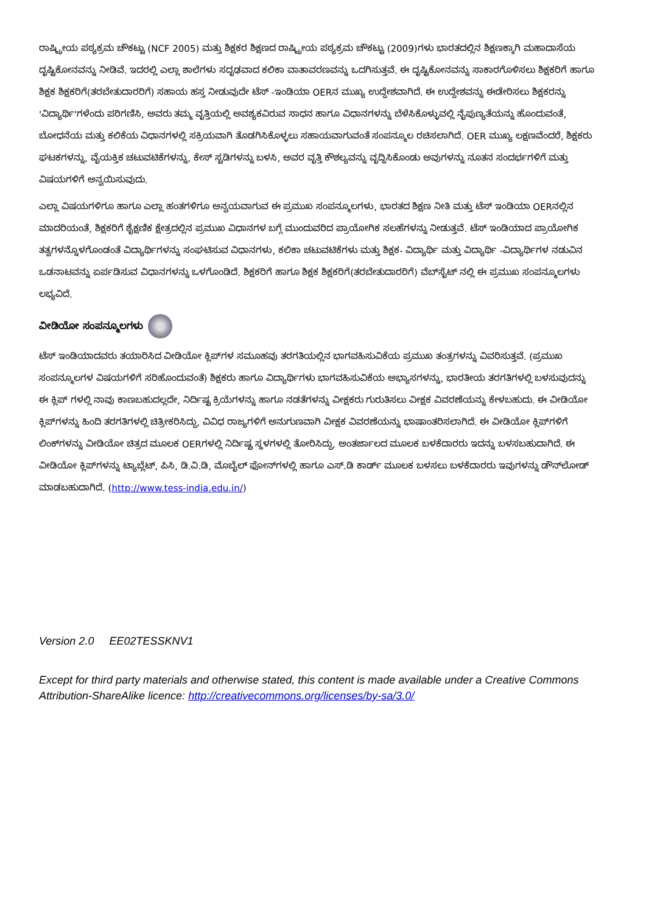ರಾಷ್ಟ್ರೀಯ ಪಠ್ಯಕ್ರಮ ಚೌಕಟ್ಟು (NCF 2005) ಮತ್ತು ಶಿಕ್ಷಕರ ಶಿಕ್ಷಣದ ರಾಷ್ಟ್ರೀಯ ಪಠ್ಯಕ್ರಮ ಚೌಕಟ್ಟು (2009)ಗಳು ಭಾರತದಲ್ಲಿನ ಶಿಕ್ಷಣಕ್ಕಾಗಿ ಮಹಾದಾಸೆಯ ದೃಷ್ಟಿಕೋನವನ್ನು ನೀಡಿವೆ. ಇದರಲ್ಲಿ ಎಲ್ಲಾ ಶಾಲೆಗಳು ಸದೃಢವಾದ ಕಲಿಕಾ ವಾತಾವರಣವನ್ನು ಒದಗಿಸುತ್ತವೆ. ಈ ದೃಷ್ಟಿಕೋನವನ್ನು ಸಾಕಾರಗೊಳಿಸಲು ಶಿಕ್ಷಕರಿಗೆ ಹಾಗೂ ಶಿಕ್ಷಕ ಶಿಕ್ಷಕರಿಗೆ(ತರಬೇತುದಾರರಿಗೆ) ಸಹಾಯ ಹಸ್ತ ನೀಡುವುದೇ ಟೆಸ್ -ಇಂಡಿಯಾ OERನ ಮುಖ್ಯ ಉದ್ದೇಶವಾಗಿದೆ. ಈ ಉದ್ದೇಶವನ್ನು ಈಡೇರಿಸಲು ಶಿಕ್ಷಕರನ್ನು 'ವಿದ್ಯಾರ್ಥಿ'ಗಳೆಂದು ಪರಿಗಣಿಸಿ, ಅವರು ತಮ್ಮ ವೃತ್ತಿಯಲ್ಲಿ ಅವಶ್ಯಕವಿರುವ ಸಾಧನ ಹಾಗೂ ವಿಧಾನಗಳನ್ನು ಬೆಳೆಸಿಕೊಳ್ಳುವಲ್ಲಿ ನೈಪುಣ್ಯತೆಯನ್ನು ಹೊಂದುವಂತೆ, ಬೋಧನೆಯ ಮತ್ತು ಕಲಿಕೆಯ ವಿಧಾನಗಳಲ್ಲಿ ಸಕ್ರಿಯವಾಗಿ ತೊಡಗಿಸಿಕೊಳ್ಳಲು ಸಹಾಯವಾಗುವಂತೆ ಸಂಪನ್ಮೂಲ ರಚಿಸಲಾಗಿದೆ. OER ಮುಖ್ಯ ಲಕ್ಷಣವೆಂದರೆ, ಶಿಕ್ಷಕರು ಘಟಕಗಳನ್ನು, ವೈಯಕ್ತಿಕ ಚಟುವಟಿಕೆಗಳನ್ನು, ಕೇಸ್ ಸ್ಟಡಿಗಳನ್ನು ಬಳಸಿ, ಅವರ ವೃತ್ತಿ ಕೌಶಲ್ಯವನ್ನು ವೃದ್ಧಿಸಿಕೊಂಡು ಅವುಗಳನ್ನು ನೂತನ ಸಂದರ್ಭಗಳಿಗೆ ಮತ್ತು ವಿಷಯಗಳಿಗೆ ಅನ್ವಯಿಸುವುದು.
ಎಲ್ಲಾ ವಿಷಯಗಳಿಗೂ ಹಾಗೂ ಎಲ್ಲಾ ಹಂತಗಳಿಗೂ ಅನ್ವಯವಾಗುವ ಈ ಪ್ರಮುಖ ಸಂಪನ್ಮೂಲಗಳು, ಭಾರತದ ಶಿಕ್ಷಣ ನೀತಿ ಮತ್ತು ಟೆಸ್ ಇಂಡಿಯಾ OERನಲ್ಲಿನ ಮಾದರಿಯಂತೆ, ಶಿಕ್ಷಕರಿಗೆ ಶೈಕ್ಷಣಿಕ ಕ್ಷೇತ್ರದಲ್ಲಿನ ಪ್ರಮುಖ ವಿಧಾನಗಳ ಬಗ್ಗೆ ಮುಂದುವರಿದ ಪ್ರಾಯೋಗಿಕ ಸಲಹೆಗಳನ್ನು ನೀಡುತ್ತವೆ. ಟೆಸ್ ಇಂಡಿಯಾದ ಪ್ರಾಯೋಗಿಕ ತತ್ವಗಳನ್ನೊಳಗೊಂಡಂತೆ ವಿದ್ಯಾರ್ಥಿಗಳನ್ನು ಸಂಘಟಿಸುವ ವಿಧಾನಗಳು, ಕಲಿಕಾ ಚಟುವಟಿಕೆಗಳು ಮತ್ತು ಶಿಕ್ಷಕ- ವಿದ್ಯಾರ್ಥಿ ಮತ್ತು ವಿದ್ಯಾರ್ಥಿ -ವಿದ್ಯಾರ್ಥಿಗಳ ನಡುವಿನ ಒಡನಾಟವನ್ನು ಏರ್ಪಡಿಸುವ ವಿಧಾನಗಳನ್ನು ಒಳಗೊಂಡಿದೆ. ಶಿಕ್ಷಕರಿಗೆ ಹಾಗೂ ಶಿಕ್ಷಕ ಶಿಕ್ಷಕರಿಗೆ(ತರಬೇತುದಾರರಿಗೆ) ವೆಬ್‌ಸೈಟ್ ನಲ್ಲಿ ಈ ಪ್ರಮುಖ ಸಂಪನ್ಮೂಲಗಳು ಲಭ್ಯವಿದೆ.
ವೀಡಿಯೋ ಸಂಪನ್ಮೂಲಗಳು
ಟೆಸ್ ಇಂಡಿಯಾದವರು ತಯಾರಿಸಿದ ವೀಡಿಯೋ ಕ್ಲಿಪ್‌ಗಳ ಸಮೂಹವು ತರಗತಿಯಲ್ಲಿನ ಭಾಗವಹಿಸುವಿಕೆಯ ಪ್ರಮುಖ ತಂತ್ರಗಳನ್ನು ವಿವರಿಸುತ್ತವೆ. (ಪ್ರಮುಖ ಸಂಪನ್ಮೂಲಗಳ ವಿಷಯಗಳಿಗೆ ಸರಿಹೊಂದುವಂತೆ) ಶಿಕ್ಷಕರು ಹಾಗೂ ವಿದ್ಯಾರ್ಥಿಗಳು ಭಾಗವಹಿಸುವಿಕೆಯ ಅಭ್ಯಾಸಗಳನ್ನು, ಭಾರತೀಯ ತರಗತಿಗಳಲ್ಲಿ ಬಳಸುವುದನ್ನು ಈ ಕ್ಲಿಪ್ ಗಳಲ್ಲಿ ನಾವು ಕಾಣಬಹುದಲ್ಲದೇ, ನಿರ್ದಿಷ್ಟ ಕ್ರಿಯೆಗಳನ್ನು ಹಾಗೂ ನಡತೆಗಳನ್ನು ವೀಕ್ಷಕರು ಗುರುತಿಸಲು ವೀಕ್ಷಕ ವಿವರಣೆಯನ್ನು ಕೇಳಬಹುದು. ಈ ವೀಡಿಯೋ ಕ್ಲಿಪ್‌ಗಳನ್ನು ಹಿಂದಿ ತರಗತಿಗಳಲ್ಲಿ ಚಿತ್ರೀಕರಿಸಿದ್ದು, ವಿವಿಧ ರಾಜ್ಯಗಳಿಗೆ ಅನುಗುಣವಾಗಿ ವೀಕ್ಷಕ ವಿವರಣೆಯನ್ನು ಭಾಷಾಂತರಿಸಲಾಗಿದೆ. ಈ ವೀಡಿಯೋ ಕ್ಲಿಪ್‌ಗಳಿಗೆ ಲಿಂಕ್‌ಗಳನ್ನು ವೀಡಿಯೋ ಚಿತ್ರದ ಮೂಲಕ OERಗಳಲ್ಲಿ ನಿರ್ದಿಷ್ಟ ಸ್ಥಳಗಳಲ್ಲಿ ತೋರಿಸಿದ್ದು, ಅಂತರ್ಜಾಲದ ಮೂಲಕ ಬಳಕೆದಾರರು ಇದನ್ನು ಬಳಸಬಹುದಾಗಿದೆ. ಈ ವೀಡಿಯೋ ಕ್ಲಿಪ್‌ಗಳನ್ನು ಟ್ಯಾಬ್ಲೆಟ್, ಪಿಸಿ, ಡಿ.ವಿ.ಡಿ, ಮೊಬೈಲ್ ಫೋನ್‌ಗಳಲ್ಲಿ ಹಾಗೂ ಎಸ್.ಡಿ ಕಾರ್ಡ್ ಮೂಲಕ ಬಳಸಲು ಬಳಕೆದಾರರು ಇವುಗಳನ್ನು ಡೌನ್‌ಲೋಡ್ ಮಾಡಬಹುದಾಗಿದೆ. (http://www.tess-india.edu.in/)
Version 2.0 EE02TESSKNV1
Except for third party materials and otherwise stated, this content is made available under a Creative Commons Attribution-ShareAlike licence: http://creativecommons.org/licenses/by-sa/3.0/